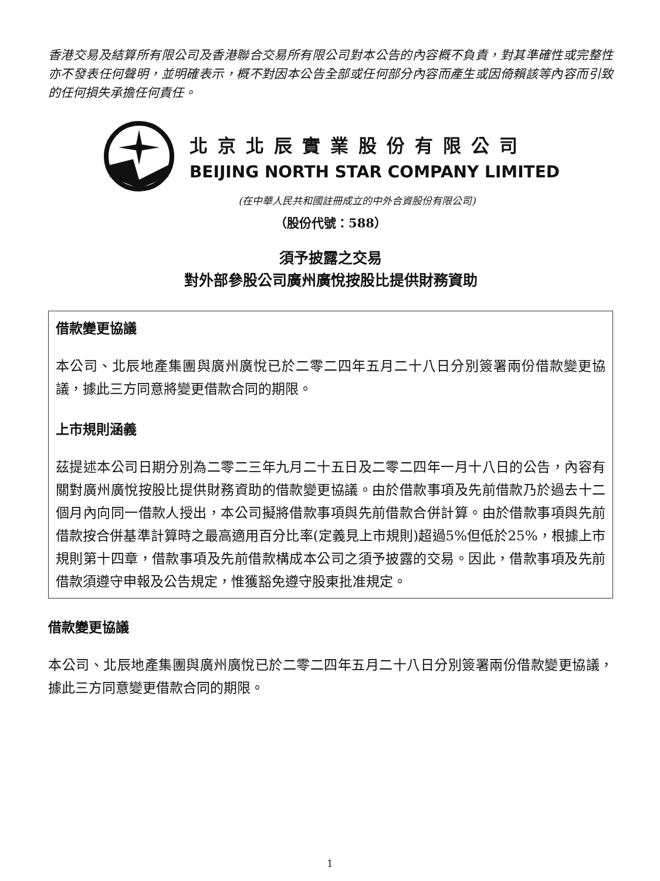香港交易及結算所有限公司及香港聯合交易所有限公司對本公告的內容概不負責，對其準確性或完整性亦不發表任何聲明，並明確表示，概不對因本公告全部或任何部分內容而產生或因倚賴該等內容而引致的任何損失承擔任何責任。
北京北辰實業股份有限公司
BEIJING NORTH STAR COMPANY LIMITED
(在中華人民共和國註冊成立的中外合資股份有限公司)
（股份代號：588）
須予披露之交易
對外部參股公司廣州廣悅按股比提供財務資助
借款變更協議
本公司、北辰地產集團與廣州廣悅已於二零二四年五月二十八日分別簽署兩份借款變更協議，據此三方同意將變更借款合同的期限。
上市規則涵義
茲提述本公司日期分別為二零二三年九月二十五日及二零二四年一月十八日的公告，內容有關對廣州廣悅按股比提供財務資助的借款變更協議。由於借款事項及先前借款乃於過去十二個月內向同一借款人授出，本公司擬將借款事項與先前借款合併計算。由於借款事項與先前借款按合併基準計算時之最高適用百分比率(定義見上市規則)超過5%但低於25%，根據上市規則第十四章，借款事項及先前借款構成本公司之須予披露的交易。因此，借款事項及先前借款須遵守申報及公告規定，惟獲豁免遵守股東批准規定。
借款變更協議
本公司、北辰地產集團與廣州廣悅已於二零二四年五月二十八日分別簽署兩份借款變更協議，據此三方同意變更借款合同的期限。
1